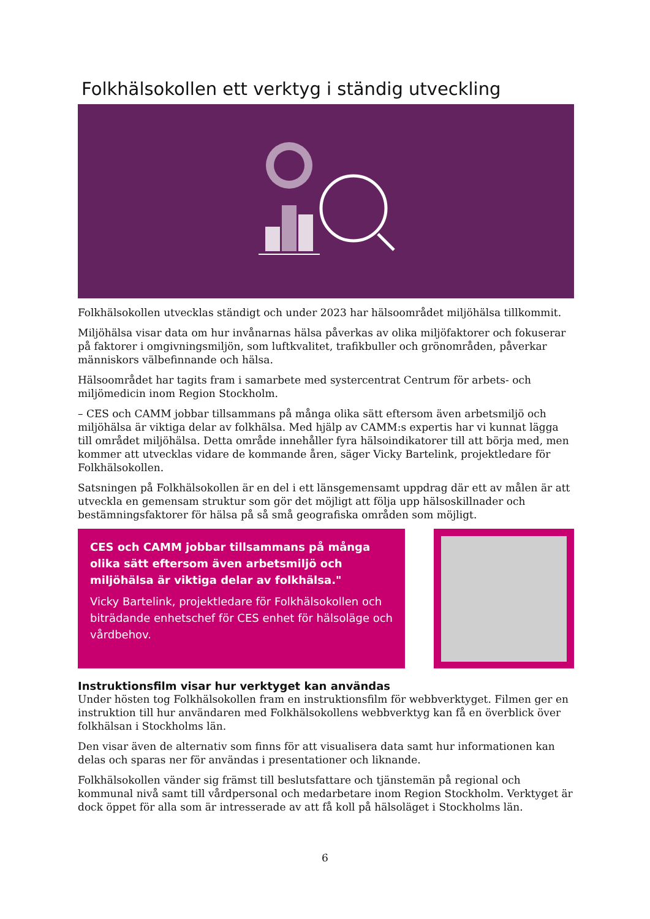Folkhälsokollen ett verktyg i ständig utveckling
Folkhälsokollen utvecklas ständigt och under 2023 har hälsoområdet miljöhälsa tillkommit.
Miljöhälsa visar data om hur invånarnas hälsa påverkas av olika miljöfaktorer och fokuserar på faktorer i omgivningsmiljön, som luftkvalitet, trafikbuller och grönområden, påverkar människors välbefinnande och hälsa.
Hälsoområdet har tagits fram i samarbete med systercentrat Centrum för arbets- och miljömedicin inom Region Stockholm.
– CES och CAMM jobbar tillsammans på många olika sätt eftersom även arbetsmiljö och miljöhälsa är viktiga delar av folkhälsa. Med hjälp av CAMM:s expertis har vi kunnat lägga till området miljöhälsa. Detta område innehåller fyra hälsoindikatorer till att börja med, men kommer att utvecklas vidare de kommande åren, säger Vicky Bartelink, projektledare för Folkhälsokollen.
Satsningen på Folkhälsokollen är en del i ett länsgemensamt uppdrag där ett av målen är att utveckla en gemensam struktur som gör det möjligt att följa upp hälsoskillnader och bestämningsfaktorer för hälsa på så små geografiska områden som möjligt.
CES och CAMM jobbar tillsammans på många olika sätt eftersom även arbetsmiljö och miljöhälsa är viktiga delar av folkhälsa."
Vicky Bartelink, projektledare för Folkhälsokollen och biträdande enhetschef för CES enhet för hälsoläge och vårdbehov.
Instruktionsfilm visar hur verktyget kan användas
Under hösten tog Folkhälsokollen fram en instruktionsfilm för webbverktyget. Filmen ger en instruktion till hur användaren med Folkhälsokollens webbverktyg kan få en överblick över folkhälsan i Stockholms län.
Den visar även de alternativ som finns för att visualisera data samt hur informationen kan delas och sparas ner för användas i presentationer och liknande.
Folkhälsokollen vänder sig främst till beslutsfattare och tjänstemän på regional och kommunal nivå samt till vårdpersonal och medarbetare inom Region Stockholm. Verktyget är dock öppet för alla som är intresserade av att få koll på hälsoläget i Stockholms län.
6